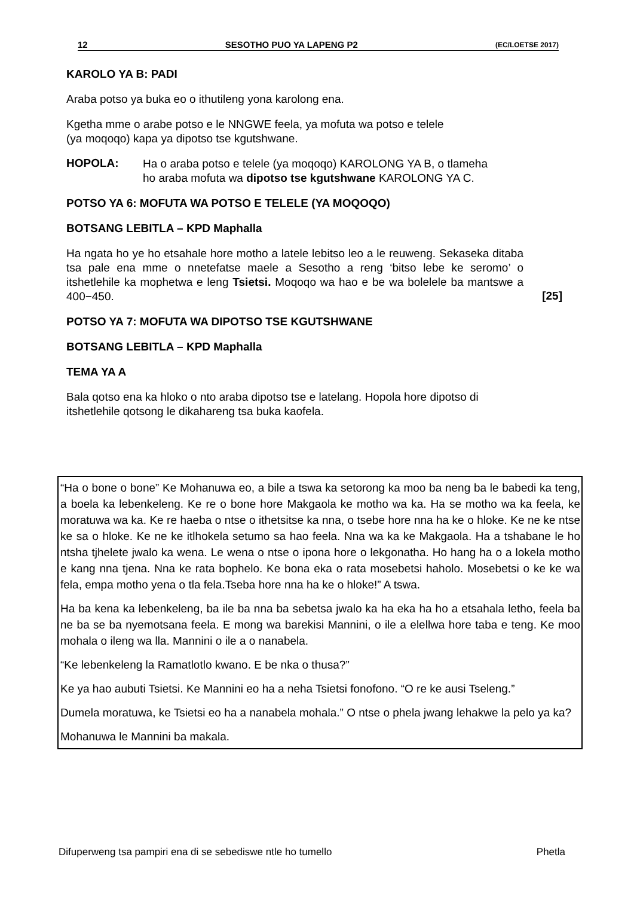12 SESOTHO PUO YA LAPENG P2 (EC/LOETSE 2017)
KAROLO YA B: PADI
Araba potso ya buka eo o ithutileng yona karolong ena.
Kgetha mme o arabe potso e le NNGWE feela, ya mofuta wa potso e telele
(ya moqoqo) kapa ya dipotso tse kgutshwane.
HOPOLA:
Ha o araba potso e telele (ya moqoqo) KAROLONG YA B, o tlameha
ho araba mofuta wa dipotso tse kgutshwane KAROLONG YA C.
POTSO YA 6: MOFUTA WA POTSO E TELELE (YA MOQOQO)
BOTSANG LEBITLA – KPD Maphalla
Ha ngata ho ye ho etsahale hore motho a latele lebitso leo a le reuweng. Sekaseka ditaba tsa pale ena mme o nnetefatse maele a Sesotho a reng ‘bitso lebe ke seromo’ o itshetlehile ka mophetwa e leng Tsietsi. Moqoqo wa hao e be wa bolelele ba mantswe a 400−450.
[25]
POTSO YA 7: MOFUTA WA DIPOTSO TSE KGUTSHWANE
BOTSANG LEBITLA – KPD Maphalla
TEMA YA A
Bala qotso ena ka hloko o nto araba dipotso tse e latelang. Hopola hore dipotso di itshetlehile qotsong le dikahareng tsa buka kaofela.
“Ha o bone o bone” Ke Mohanuwa eo, a bile a tswa ka setorong ka moo ba neng ba le babedi ka teng, a boela ka lebenkeleng. Ke re o bone hore Makgaola ke motho wa ka. Ha se motho wa ka feela, ke moratuwa wa ka. Ke re haeba o ntse o ithetsitse ka nna, o tsebe hore nna ha ke o hloke. Ke ne ke ntse ke sa o hloke. Ke ne ke itlhokela setumo sa hao feela. Nna wa ka ke Makgaola. Ha a tshabane le ho ntsha tjhelete jwalo ka wena. Le wena o ntse o ipona hore o lekgonatha. Ho hang ha o a lokela motho e kang nna tjena. Nna ke rata bophelo. Ke bona eka o rata mosebetsi haholo. Mosebetsi o ke ke wa fela, empa motho yena o tla fela.Tseba hore nna ha ke o hloke!” A tswa.
Ha ba kena ka lebenkeleng, ba ile ba nna ba sebetsa jwalo ka ha eka ha ho a etsahala letho, feela ba ne ba se ba nyemotsana feela. E mong wa barekisi Mannini, o ile a elellwa hore taba e teng. Ke moo mohala o ileng wa lla. Mannini o ile a o nanabela.
“Ke lebenkeleng la Ramatlotlo kwano. E be nka o thusa?”
Ke ya hao aubuti Tsietsi. Ke Mannini eo ha a neha Tsietsi fonofono. “O re ke ausi Tseleng.”
Dumela moratuwa, ke Tsietsi eo ha a nanabela mohala.” O ntse o phela jwang lehakwe la pelo ya ka?
Mohanuwa le Mannini ba makala.
Difuperweng tsa pampiri ena di se sebediswe ntle ho tumello Phetla